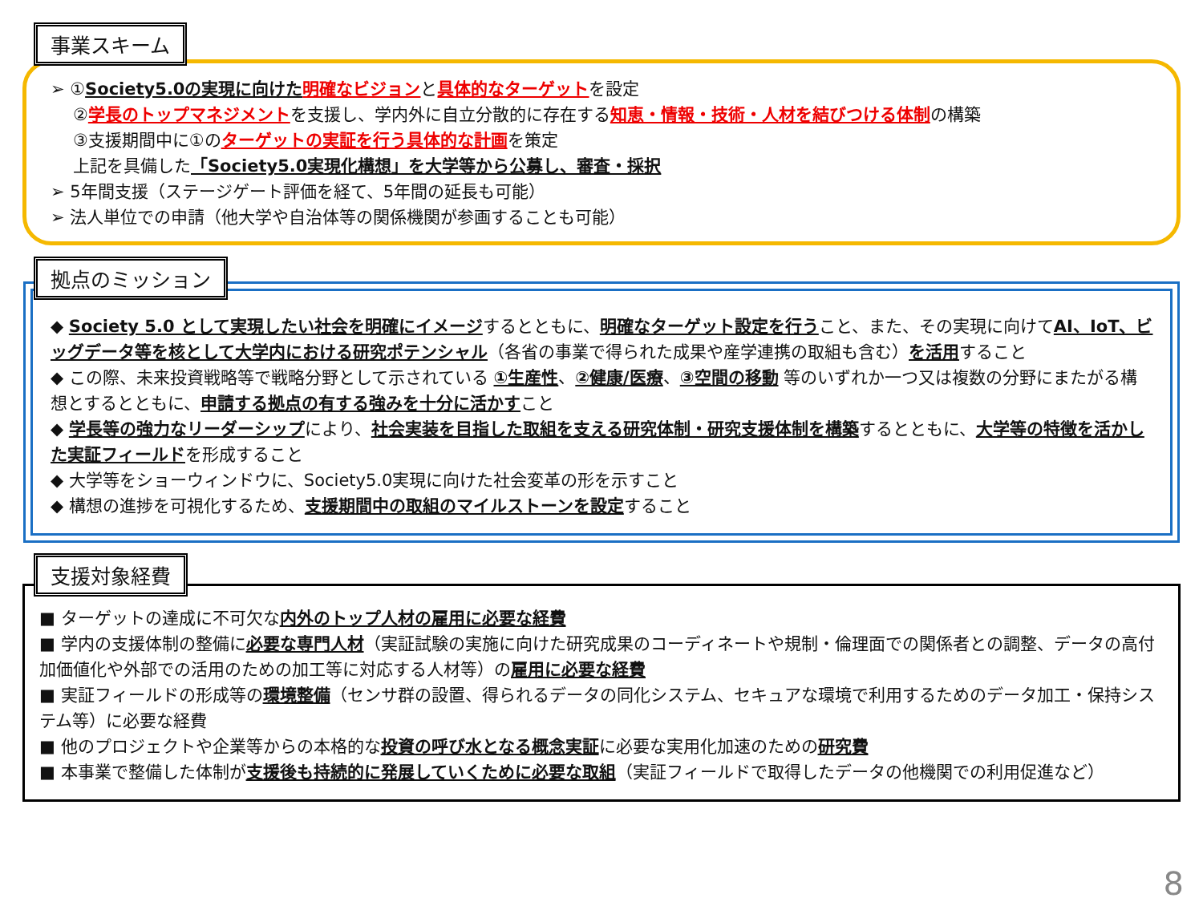事業スキーム
➢ ①Society5.0の実現に向けた 明確なビジョンと具体的なターゲットを設定
②学長のトップマネジメントを支援し、学内外に自立分散的に存在する知恵・情報・技術・人材を結びつける体制の構築
③支援期間中に①のターゲットの実証を行う具体的な計画を策定
上記を具備した「Society5.0実現化構想」を大学等から公募し、審査・採択
➢ 5年間支援（ステージゲート評価を経て、5年間の延長も可能）
➢ 法人単位での申請（他大学や自治体等の関係機関が参画することも可能）
拠点のミッション
◆ Society 5.0 として実現したい社会を明確にイメージするとともに、明確なターゲット設定を行うこと、また、その実現に向けてAI、IoT、ビッグデータ等を核として大学内における研究ポテンシャル（各省の事業で得られた成果や産学連携の取組も含む）を活用すること
◆ この際、未来投資戦略等で戦略分野として示されている ①生産性、②健康/医療、③空間の移動 等のいずれか一つ又は複数の分野にまたがる構想とするとともに、申請する拠点の有する強みを十分に活かすこと
◆ 学長等の強力なリーダーシップにより、社会実装を目指した取組を支える研究体制・研究支援体制を構築するとともに、大学等の特徴を活かした実証フィールドを形成すること
◆ 大学等をショーウィンドウに、Society5.0実現に向けた社会変革の形を示すこと
◆ 構想の進捗を可視化するため、支援期間中の取組のマイルストーンを設定すること
支援対象経費
■ ターゲットの達成に不可欠な内外のトップ人材の雇用に必要な経費
■ 学内の支援体制の整備に必要な専門人材（実証試験の実施に向けた研究成果のコーディネートや規制・倫理面での関係者との調整、データの高付加価値化や外部での活用のための加工等に対応する人材等）の雇用に必要な経費
■ 実証フィールドの形成等の環境整備（センサ群の設置、得られるデータの同化システム、セキュアな環境で利用するためのデータ加工・保持システム等）に必要な経費
■ 他のプロジェクトや企業等からの本格的な投資の呼び水となる概念実証に必要な実用化加速のための研究費
■ 本事業で整備した体制が支援後も持続的に発展していくために必要な取組（実証フィールドで取得したデータの他機関での利用促進など）
8